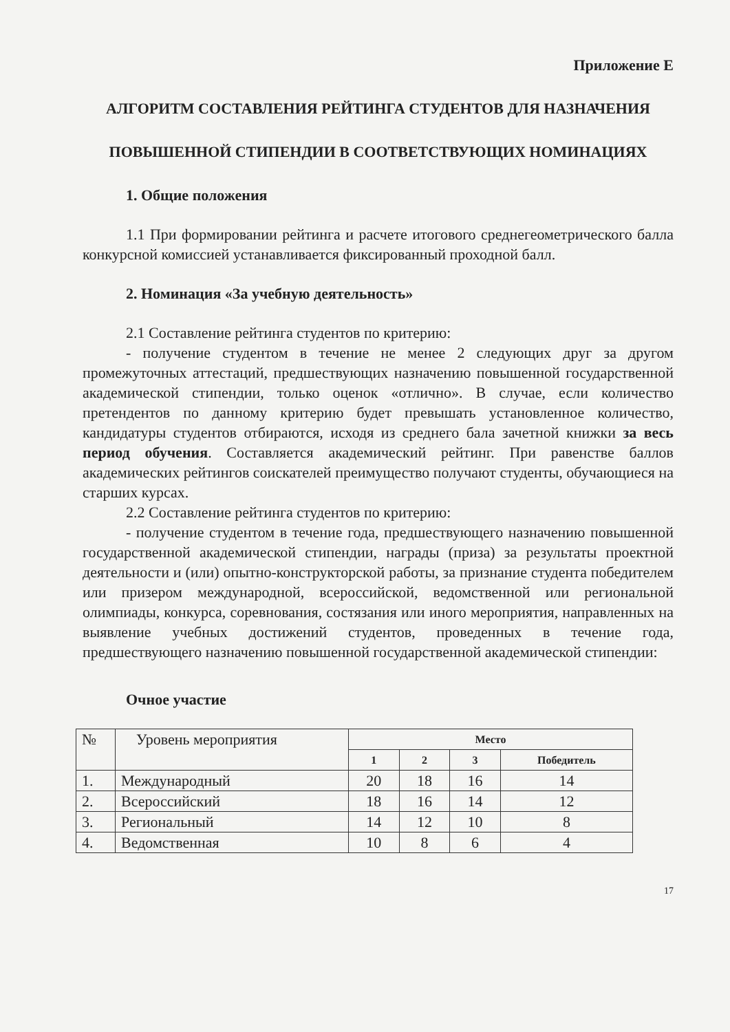Приложение Е
АЛГОРИТМ СОСТАВЛЕНИЯ РЕЙТИНГА СТУДЕНТОВ ДЛЯ НАЗНАЧЕНИЯ
ПОВЫШЕННОЙ СТИПЕНДИИ В СООТВЕТСТВУЮЩИХ НОМИНАЦИЯХ
1. Общие положения
1.1 При формировании рейтинга и расчете итогового среднегеометрического балла конкурсной комиссией устанавливается фиксированный проходной балл.
2. Номинация «За учебную деятельность»
2.1 Составление рейтинга студентов по критерию:
- получение студентом в течение не менее 2 следующих друг за другом промежуточных аттестаций, предшествующих назначению повышенной государственной академической стипендии, только оценок «отлично». В случае, если количество претендентов по данному критерию будет превышать установленное количество, кандидатуры студентов отбираются, исходя из среднего бала зачетной книжки за весь период обучения. Составляется академический рейтинг. При равенстве баллов академических рейтингов соискателей преимущество получают студенты, обучающиеся на старших курсах.
2.2 Составление рейтинга студентов по критерию:
- получение студентом в течение года, предшествующего назначению повышенной государственной академической стипендии, награды (приза) за результаты проектной деятельности и (или) опытно-конструкторской работы, за признание студента победителем или призером международной, всероссийской, ведомственной или региональной олимпиады, конкурса, соревнования, состязания или иного мероприятия, направленных на выявление учебных достижений студентов, проведенных в течение года, предшествующего назначению повышенной государственной академической стипендии:
Очное участие
| № | Уровень мероприятия | Место | | | |
| | | 1 | 2 | 3 | Победитель |
| 1. | Международный | 20 | 18 | 16 | 14 |
| 2. | Всероссийский | 18 | 16 | 14 | 12 |
| 3. | Региональный | 14 | 12 | 10 | 8 |
| 4. | Ведомственная | 10 | 8 | 6 | 4 |
17